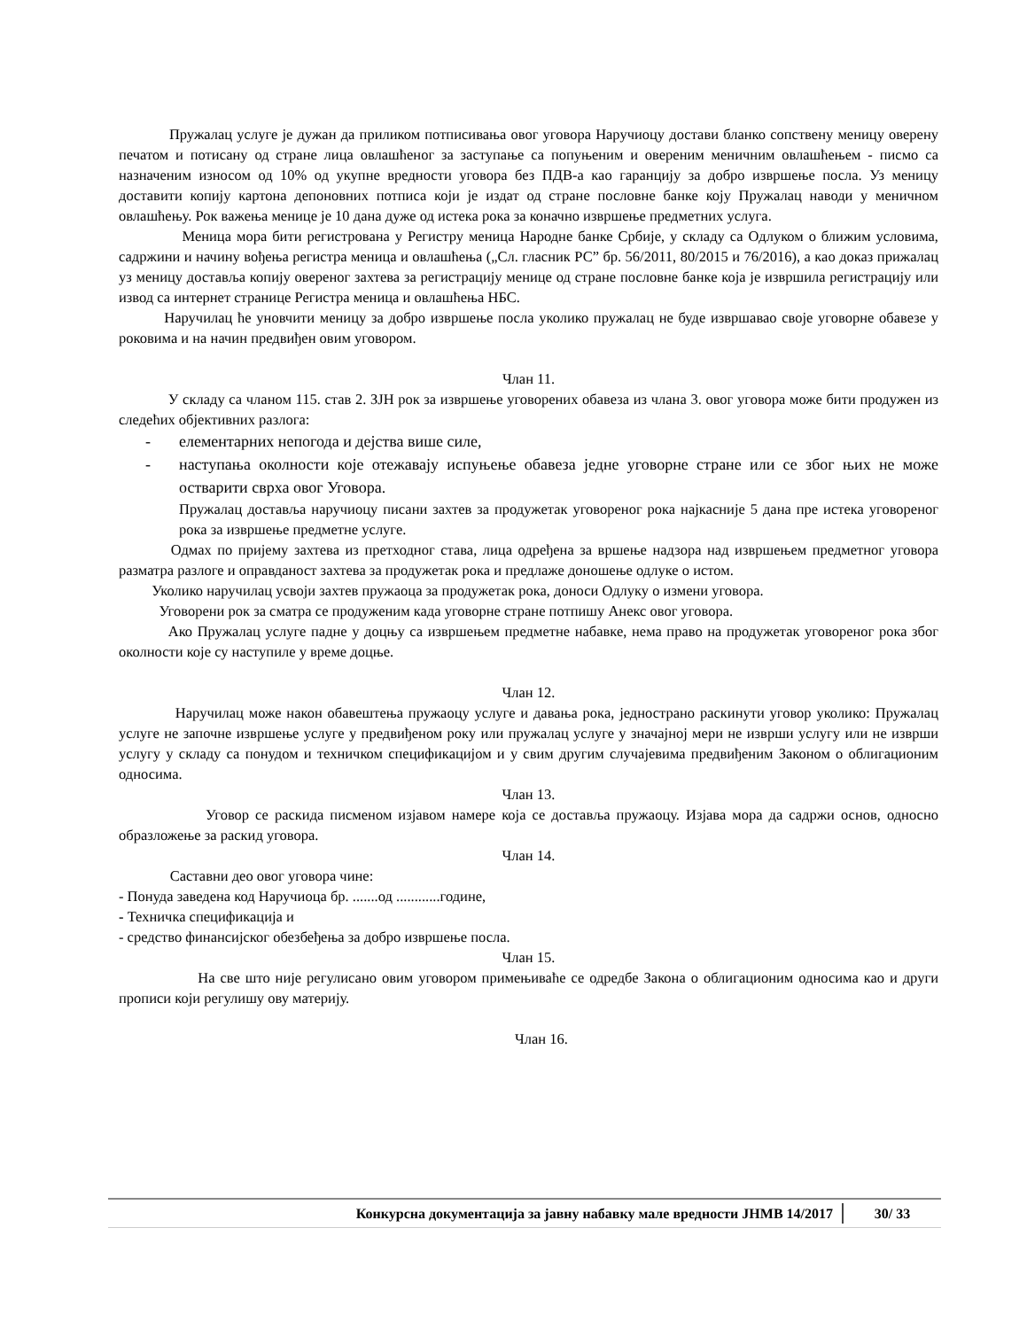Пружалац услуге је дужан да приликом потписивања овог уговора Наручиоцу достави бланко сопствену меницу оверену печатом и потисану од стране лица овлашћеног за заступање са попуњеним и овереним меничним овлашћењем - писмо са назначеним износом од 10% од укупне вредности уговора без ПДВ-а као гаранцију за добро извршење посла. Уз меницу доставити копију картона депоновних потписа који је издат од стране пословне банке коју Пружалац наводи у меничном овлашћењу. Рок важења менице је 10 дана дуже од истека рока за коначно извршење предметних услуга.
Меница мора бити регистрована у Регистру меница Народне банке Србије, у складу са Одлуком о ближим условима, садржини и начину вођења регистра меница и овлашћења („Сл. гласник РС” бр. 56/2011, 80/2015 и 76/2016), а као доказ прижалац уз меницу доставља копију овереног захтева за регистрацију менице од стране пословне банке која је извршила регистрацију или извод са интернет странице Регистра меница и овлашћења НБС.
Наручилац ће уновчити меницу за добро извршење посла уколико пружалац не буде извршавао своје уговорне обавезе у роковима и на начин предвиђен овим уговором.
Члан 11.
У складу са чланом 115. став 2. ЗЈН рок за извршење уговорених обавеза из члана 3. овог уговора може бити продужен из следећих објективних разлога:
- елементарних непогода и дејства више силе,
- наступања околности које отежавају испуњење обавеза једне уговорне стране или се због њих не може остварити сврха овог Уговора.
Пружалац доставља наручиоцу писани захтев за продужетак уговореног рока најкасније 5 дана пре истека уговореног рока за извршење предметне услуге.
Одмах по пријему захтева из претходног става, лица одређена за вршење надзора над извршењем предметног уговора разматра разлоге и оправданост захтева за продужетак рока и предлаже доношење одлуке о истом.
Уколико наручилац усвоји захтев пружаоца за продужетак рока, доноси Одлуку о измени уговора.
Уговорени рок за сматра се продуженим када уговорне стране потпишу Анекс овог уговора.
Ако Пружалац услуге падне у доцњу са извршењем предметне набавке, нема право на продужетак уговореног рока због околности које су наступиле у време доцње.
Члан 12.
Наручилац може након обавештења пружаоцу услуге и давања рока, једнострано раскинути уговор уколико: Пружалац услуге не започне извршење услуге у предвиђеном року или пружалац услуге у значајној мери не изврши услугу или не изврши услугу у складу са понудом и техничком спецификацијом и у свим другим случајевима предвиђеним Законом о облигационим односима.
Члан 13.
Уговор се раскида писменом изјавом намере која се доставља пружаоцу. Изјава мора да садржи основ, односно образложење за раскид уговора.
Члан 14.
Саставни део овог уговора чине:
- Понуда заведена код Наручиоца бр. .......од ............године,
- Техничка спецификација и
- средство финансијског обезбеђења за добро извршење посла.
Члан 15.
На све што није регулисано овим уговором примењиваће се одредбе Закона о облигационим односима као и други прописи који регулишу ову материју.
Члан 16.
Конкурсна документација за јавну набавку мале вредности ЈНМВ 14/2017
30/ 33